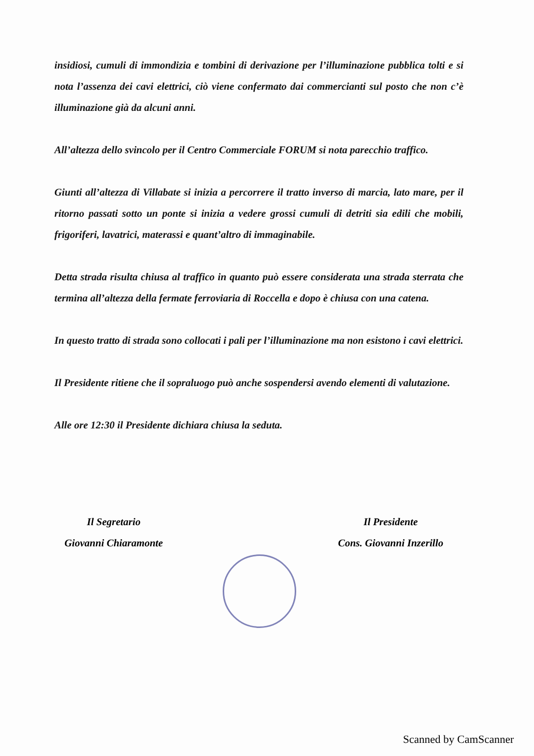insidiosi, cumuli di immondizia e tombini di derivazione per l’illuminazione pubblica tolti e si nota l’assenza dei cavi elettrici, ciò viene confermato dai commercianti sul posto che non c’è illuminazione già da alcuni anni.
All’altezza dello svincolo per il Centro Commerciale FORUM si nota parecchio traffico.
Giunti all’altezza di Villabate si inizia a percorrere il tratto inverso di marcia, lato mare, per il ritorno passati sotto un ponte si inizia a vedere grossi cumuli di detriti sia edili che mobili, frigoriferi, lavatrici, materassi e quant’altro di immaginabile.
Detta strada risulta chiusa al traffico in quanto può essere considerata una strada sterrata che termina all’altezza della fermate ferroviaria di Roccella e dopo è chiusa con una catena.
In questo tratto di strada sono collocati i pali per l’illuminazione ma non esistono i cavi elettrici.
Il Presidente ritiene che il sopraluogo può anche sospendersi avendo elementi di valutazione.
Alle ore 12:30 il Presidente dichiara chiusa la seduta.
Il Segretario
Giovanni Chiaramonte
Il Presidente
Cons. Giovanni Inzerillo
Scanned by CamScanner